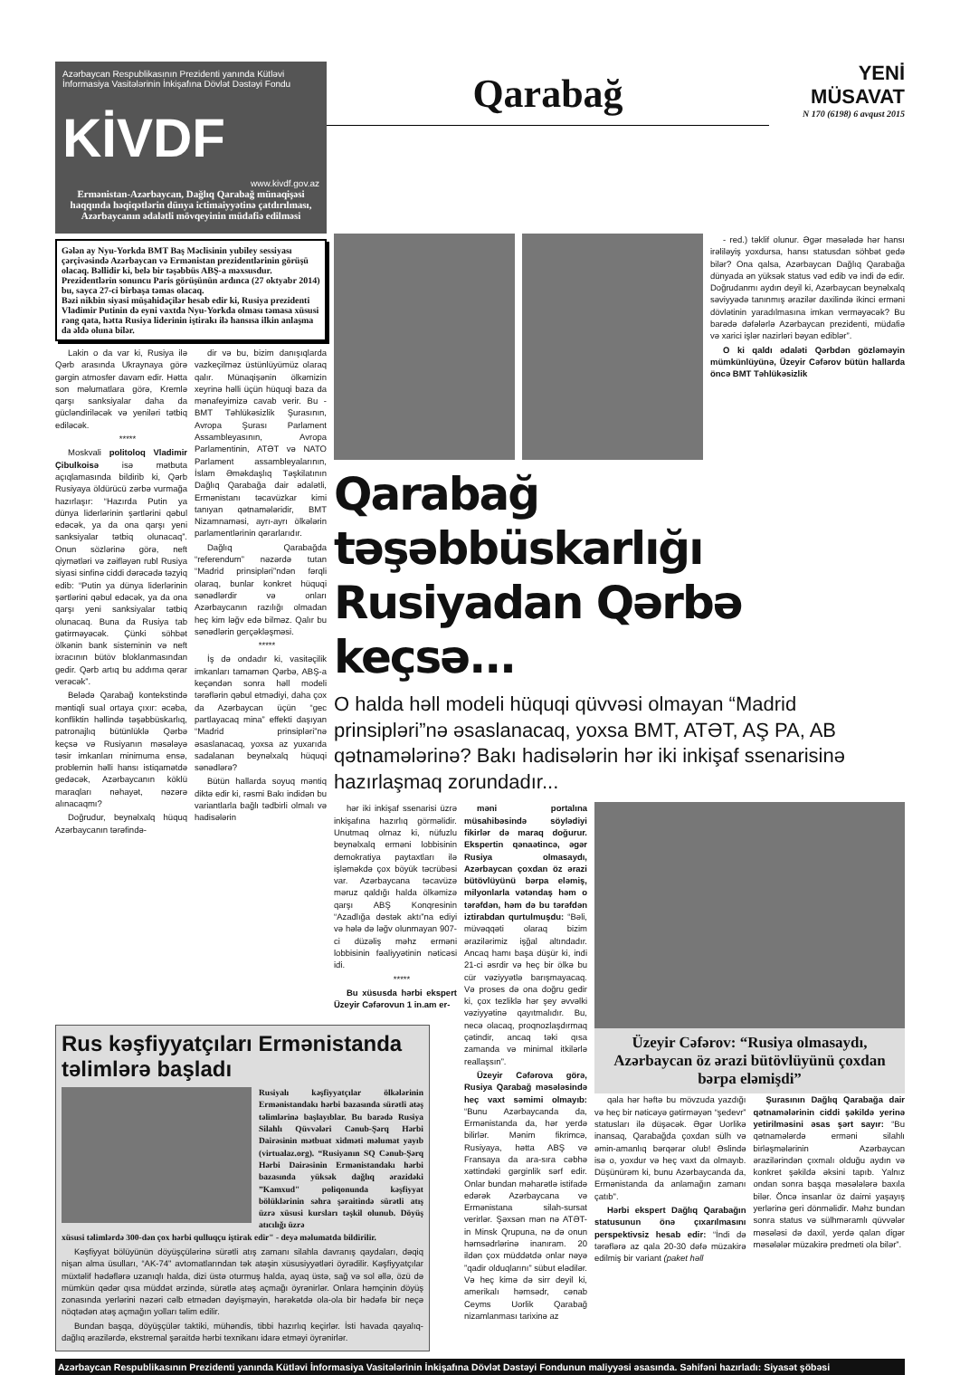Azərbaycan Respublikasının Prezidenti yanında Kütləvi İnformasiya Vasitələrinin İnkişafına Dövlət Dəstəyi Fondu
KİVDF
www.kivdf.gov.az
Ermənistan-Azərbaycan, Dağlıq Qarabağ münaqişəsi haqqında həqiqətlərin dünya ictimaiyyətinə çatdırılması, Azərbaycanın ədalətli mövqeyinin müdafiə edilməsi
Qarabağ
YENİ MÜSAVAT
N 170 (6198) 6 avqust 2015
Gələn ay Nyu-Yorkda BMT Baş Məclisinin yubiley sessiyası çərçivəsində Azərbaycan və Ermənistan prezidentlərinin görüşü olacaq. Bəllidir ki, belə bir təşəbbüs ABŞ-a məxsusdur. Prezidentlərin sonuncu Paris görüşünün ardınca (27 oktyabr 2014) bu, sayca 27-ci birbaşa təmas olacaq.
Bəzi nikbin siyasi müşahidəçilər hesab edir ki, Rusiya prezidenti Vladimir Putinin də eyni vaxtda Nyu-Yorkda olması təmasa xüsusi rəng qata, hətta Rusiya liderinin iştirakı ilə hansısa ilkin anlaşma da əldə oluna bilər.
Lakin o da var ki, Rusiya ilə Qərb arasında Ukraynaya görə gərgin atmosfer davam edir. Hətta son məlumatlara görə, Kremlə qarşı sanksiyalar daha da gücləndiriləcək və yeniləri tətbiq ediləcək.
*****
Moskvali politoloq Vladimir Çibulkoisə isə mətbuta açıqlamasında bildirib ki, Qərb Rusiyaya öldürücü zərbə vurmağa hazırlaşır: “Hazırda Putin ya dünya liderlərinin şərtlərini qəbul edəcək, ya da ona qarşı yeni sanksiyalar tətbiq olunacaq”. Onun sözlərinə görə, neft qiymətləri və zəifləyən rubl Rusiya siyasi sinfinə ciddi dərəcədə təzyiq edib: “Putin ya dünya liderlərinin şərtlərini qəbul edəcək, ya da ona qarşı yeni sanksiyalar tətbiq olunacaq. Buna da Rusiya tab gətirməyəcək. Çünki söhbət ölkənin bank sisteminin və neft ixracının bütöv bloklanmasından gedir. Qərb artıq bu addıma qərar verəcək”.
Belədə Qarabağ kontekstində məntiqli sual ortaya çıxır: əcəba, konfliktin həllində təşəbbüskarlıq, patronajlıq bütünlüklə Qərbə keçsə və Rusiyanın məsələyə təsir imkanları minimuma ensə, problemin həlli hansı istiqamətdə gedəcək, Azərbaycanın köklü maraqları nəhayət, nəzərə alınacaqmı?
Doğrudur, beynəlxalq hüquq Azərbaycanın tərəfində-
dir və bu, bizim danışıqlarda vazkeçilməz üstünlüyümüz olaraq qalır. Münaqişənin ölkəmizin xeyrinə həlli üçün hüquqi baza da mənafeyimizə cavab verir. Bu - BMT Təhlükəsizlik Şurasının, Avropa Şurası Parlament Assambleyasının, Avropa Parlamentinin, ATƏT və NATO Parlament assambleyalarının, İslam Əməkdaşlıq Təşkilatının Dağlıq Qarabağa dair ədalətli, Ermənistanı təcavüzkar kimi tanıyan qətnamələridir, BMT Nizamnaməsi, ayrı-ayrı ölkələrin parlamentlərinin qərarlarıdır.
Dağlıq Qarabağda “referendum” nəzərdə tutan “Madrid prinsipləri”ndən fərqli olaraq, bunlar konkret hüquqi sənədlərdir və onları Azərbaycanın razılığı olmadan heç kim ləğv edə bilməz. Qalır bu sənədlərin gerçəkləşməsi.
*****
İş də ondadır ki, vasitəçilik imkanları tamamən Qərbə, ABŞ-a keçəndən sonra həll modeli tərəflərin qəbul etmədiyi, daha çox da Azərbaycan üçün “gec partlayacaq mina” effekti daşıyan “Madrid prinsipləri”nə əsaslanacaq, yoxsa az yuxarıda sadalanan beynəlxalq hüquqi sənədlərə?
Bütün hallarda soyuq məntiq diktə edir ki, rəsmi Bakı indidən bu variantlarla bağlı tədbirli olmalı və hadisələrin
- red.) təklif olunur. Əgər məsələdə hər hansı irəliləyiş yoxdursa, hansı statusdan söhbət gedə bilər? Ona qalsa, Azərbaycan Dağlıq Qarabağa dünyada ən yüksək status vəd edib və indi də edir. Doğrudanmı aydın deyil ki, Azərbaycan beynəlxalq səviyyədə tanınmış ərazilər daxilində ikinci erməni dövlətinin yaradılmasına imkan verməyəcək? Bu barədə dəfələrlə Azərbaycan prezidenti, müdafiə və xarici işlər nazirləri bəyan ediblər”.
O ki qaldı ədaləti Qərbdən gözləməyin mümkünlüyünə, Üzeyir Cəfərov bütün hallarda öncə BMT Təhlükəsizlik
Qarabağ təşəbbüskarlığı Rusiyadan Qərbə keçsə...
O halda həll modeli hüquqi qüvvəsi olmayan “Madrid prinsipləri”nə əsaslanacaq, yoxsa BMT, ATƏT, AŞ PA, AB qətnamələrinə? Bakı hadisələrin hər iki inkişaf ssenarisinə hazırlaşmaq zorundadır...
hər iki inkişaf ssenarisi üzrə inkişafına hazırlıq görməlidir. Unutmaq olmaz ki, nüfuzlu beynəlxalq erməni lobbisinin demokratiya paytaxtları ilə işləməkdə çox böyük təcrübəsi var. Azərbaycana təcavüzə məruz qaldığı halda ölkəmizə qarşı ABŞ Konqresinin “Azadlığa dəstək aktı”na ediyi və hələ də ləğv olunmayan 907-ci düzəliş məhz erməni lobbisinin fəaliyyətinin nəticəsi idi.
*****
Bu xüsusda hərbi ekspert Üzeyir Cəfərovun 1 in.am er-
məni portalına müsahibəsində söylədiyi fikirlər də maraq doğurur. Ekspertin qənaətincə, əgər Rusiya olmasaydı, Azərbaycan çoxdan öz ərazi bütövlüyünü bərpa eləmiş, milyonlarla vətəndaş həm o tərəfdən, həm də bu tərəfdən iztirabdan qurtulmuşdu: “Bəli, müvəqqəti olaraq bizim ərazilərimiz işğal altındadır. Ancaq hamı başa düşür ki, indi 21-ci əsrdir və heç bir ölkə bu cür vəziyyətlə barışmayacaq. Və proses də ona doğru gedir ki, çox tezliklə hər şey əvvəlki vəziyyətinə qayıtmalıdır. Bu, necə olacaq, proqnozlaşdırmaq çətindir, ancaq təki qısa zamanda və minimal itkilərlə reallaşsın”.
Üzeyir Cəfərova görə, Rusiya Qarabağ məsələsində heç vaxt səmimi olmayıb: “Bunu Azərbaycanda da, Ermənistanda da, hər yerdə bilirlər. Mənim fikrimcə, Rusiyaya, hətta ABŞ və Fransaya da ara-sıra cəbhə xəttindəki gərginlik sərf edir. Onlar bundan məharətlə istifadə edərək Azərbaycana və Ermənistana silah-sursat verirlər. Şəxsən mən nə ATƏT-in Minsk Qrupuna, nə də onun həmsədrlərinə inanıram. 20 ildən çox müddətdə onlar nəyə ”qadir olduqlarını” sübut elədilər. Və heç kimə də sirr deyil ki, amerikalı həmsədr, cənab Ceyms Uorlik Qarabağ nizamlanması tarixinə az
Üzeyir Cəfərov: “Rusiya olmasaydı, Azərbaycan öz ərazi bütövlüyünü çoxdan bərpa eləmişdi”
qala hər həftə bu mövzuda yazdığı və heç bir nəticəyə gətirməyən “şedevr” statusları ilə düşəcək. Əgər Uorlikə inansaq, Qarabağda çoxdan sülh və əmin-amanlıq bərqərar olub! Əslində isə o, yoxdur və heç vaxt da olmayıb. Düşünürəm ki, bunu Azərbaycanda da, Ermənistanda da anlamağın zamanı çatıb".
Hərbi ekspert Dağlıq Qarabağın statusunun önə çıxarılmasını perspektivsiz hesab edir: “İndi də tərəflərə az qala 20-30 dəfə müzakirə edilmiş bir variant (paket həll
Şurasının Dağlıq Qarabağa dair qətnamələrinin ciddi şəkildə yerinə yetirilməsini əsas şərt sayır: “Bu qətnamələrdə erməni silahlı birləşmələrinin Azərbaycan ərazilərindən çıxmalı olduğu aydın və konkret şəkildə əksini tapıb. Yalnız ondan sonra başqa məsələlərə baxıla bilər. Öncə insanlar öz daimi yaşayış yerlərinə geri dönməlidir. Məhz bundan sonra status və sülhməramlı qüvvələr məsələsi də daxil, yerdə qalan digər məsələlər müzakirə predmeti ola bilər”.
Rus kəşfiyyatçıları Ermənistanda təlimlərə başladı
Rusiyalı kəşfiyyatçılar ölkələrinin Ermənistandakı hərbi bazasında sürətli atəş təlimlərinə başlayıblar. Bu barədə Rusiya Silahlı Qüvvələri Cənub-Şərq Hərbi Dairəsinin mətbuat xidməti məlumat yayıb (virtualaz.org). “Rusiyanın SQ Cənub-Şərq Hərbi Dairəsinin Ermənistandakı hərbi bazasında yüksək dağlıq ərazidəki ”Kamxud" poliqonunda kəşfiyyat bölüklərinin səhra şəraitində sürətli atış üzrə xüsusi kursları təşkil olunub. Döyüş atıcılığı üzrə
xüsusi təlimlərdə 300-dən çox hərbi qulluqçu iştirak edir" - deyə məlumatda bildirilir.
Kəşfiyyat bölüyünün döyüşçülərinə sürətli atış zamanı silahla davranış qaydaları, dəqiq nişan alma üsulları, “AK-74" avtomatlarından tək atəşin xüsusiyyətləri öyrədilir. Kəşfiyyatçılar müxtəlif hədəflərə uzanıqlı halda, dizi üstə oturmuş halda, ayaq üstə, sağ və sol əllə, özü də mümkün qədər qısa müddət ərzində, sürətlə atəş açmağı öyrənirlər. Onlara həmçinin döyüş zonasında yerlərini nəzəri cəlb etmədən dəyişməyin, hərəkətdə ola-ola bir hədəfə bir neçə nöqtədən atəş açmağın yolları təlim edilir.
Bundan başqa, döyüşçülər taktiki, mühəndis, tibbi hazırlıq keçirlər. İsti havada qayalıq-dağlıq ərazilərdə, ekstremal şəraitdə hərbi texnikanı idarə etməyi öyrənirlər.
Azərbaycan Respublikasının Prezidenti yanında Kütləvi İnformasiya Vasitələrinin İnkişafına Dövlət Dəstəyi Fondunun maliyyəsi əsasında. Səhifəni hazırladı: Siyasət şöbəsi